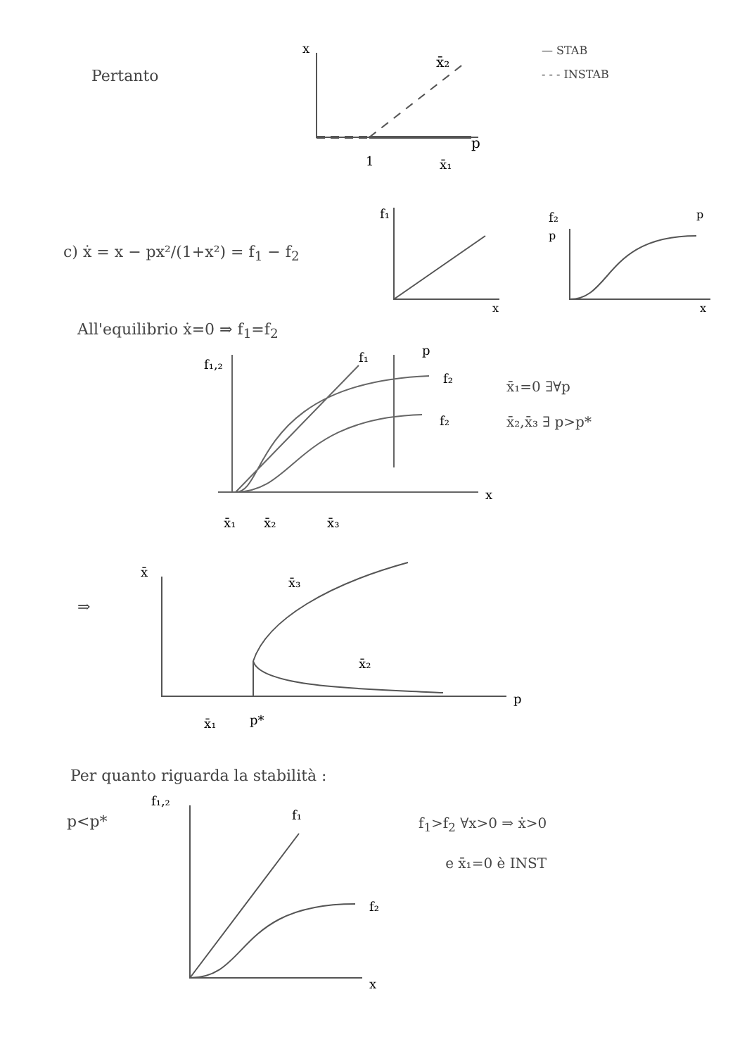Pertanto
x̄₂
1
x̄₁
p
x
— STAB
- - - INSTAB
c) ẋ = x − px²/(1+x²) = f<sub>1</sub> − f<sub>2</sub>
f₁
x
f₂
p
p
x
All'equilibrio ẋ=0 ⇒ f<sub>1</sub>=f<sub>2</sub>
f₁,₂
f₁
f₂
f₂
p
x
x̄₁
x̄₂
x̄₃
x̄₁=0 ∃∀p
x̄₂,x̄₃ ∃ p>p*
⇒
x̄
x̄₃
x̄₂
p
x̄₁
p*
Per quanto riguarda la stabilità :
p<p*
f₁,₂
f₁
f₂
x
f<sub>1</sub>>f<sub>2</sub> ∀x>0 ⇒ ẋ>0
e x̄₁=0 è INST